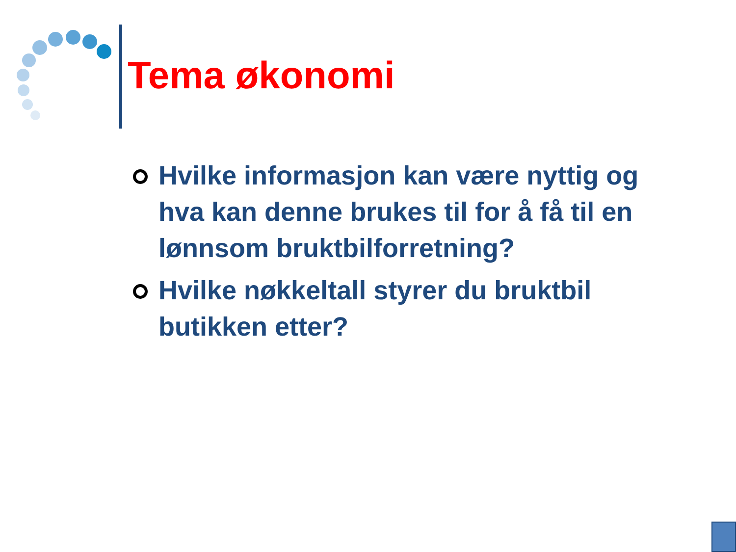Tema økonomi
Hvilke informasjon kan være nyttig og hva kan denne brukes til for å få til en lønnsom bruktbilforretning?
Hvilke nøkkeltall styrer du bruktbil butikken etter?